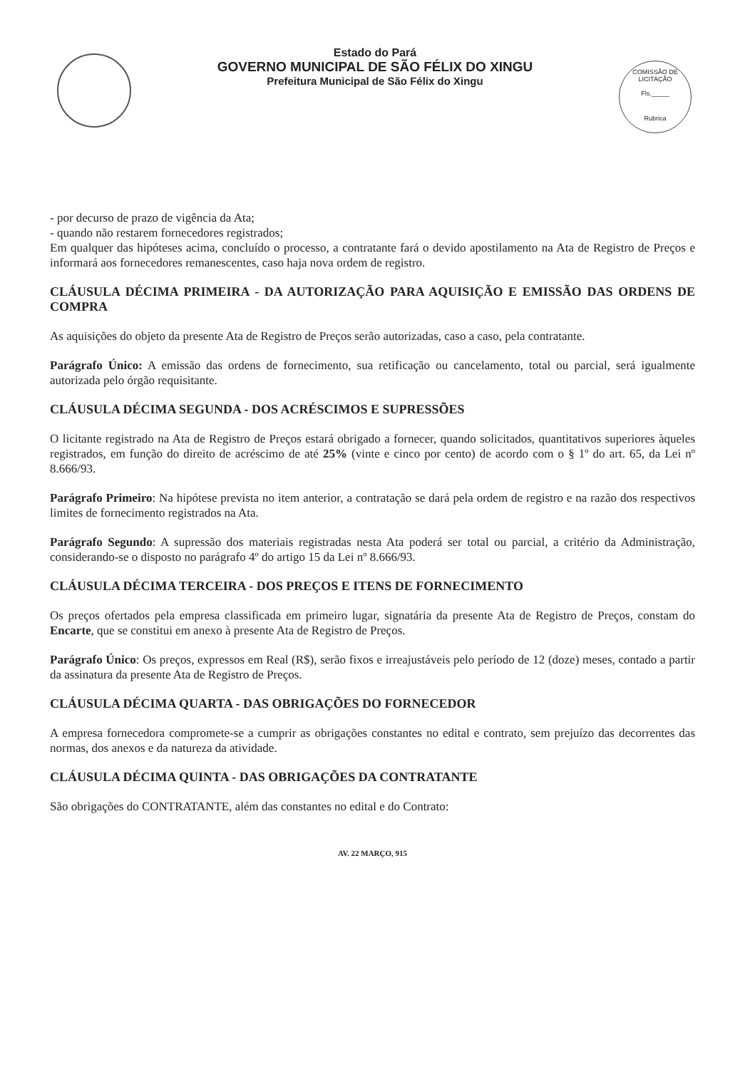Estado do Pará
GOVERNO MUNICIPAL DE SÃO FÉLIX DO XINGU
Prefeitura Municipal de São Félix do Xingu
COMISSÃO DE LICITAÇÃO
Fls._____
Rubrica
- por decurso de prazo de vigência da Ata;
- quando não restarem fornecedores registrados;
Em qualquer das hipóteses acima, concluído o processo, a contratante fará o devido apostilamento na Ata de Registro de Preços e informará aos fornecedores remanescentes, caso haja nova ordem de registro.
CLÁUSULA DÉCIMA PRIMEIRA - DA AUTORIZAÇÃO PARA AQUISIÇÃO E EMISSÃO DAS ORDENS DE COMPRA
As aquisições do objeto da presente Ata de Registro de Preços serão autorizadas, caso a caso, pela contratante.
Parágrafo Único: A emissão das ordens de fornecimento, sua retificação ou cancelamento, total ou parcial, será igualmente autorizada pelo órgão requisitante.
CLÁUSULA DÉCIMA SEGUNDA - DOS ACRÉSCIMOS E SUPRESSÕES
O licitante registrado na Ata de Registro de Preços estará obrigado a fornecer, quando solicitados, quantitativos superiores àqueles registrados, em função do direito de acréscimo de até 25% (vinte e cinco por cento) de acordo com o § 1º do art. 65, da Lei nº 8.666/93.
Parágrafo Primeiro: Na hipótese prevista no item anterior, a contratação se dará pela ordem de registro e na razão dos respectivos limites de fornecimento registrados na Ata.
Parágrafo Segundo: A supressão dos materiais registradas nesta Ata poderá ser total ou parcial, a critério da Administração, considerando-se o disposto no parágrafo 4º do artigo 15 da Lei nº 8.666/93.
CLÁUSULA DÉCIMA TERCEIRA - DOS PREÇOS E ITENS DE FORNECIMENTO
Os preços ofertados pela empresa classificada em primeiro lugar, signatária da presente Ata de Registro de Preços, constam do Encarte, que se constitui em anexo à presente Ata de Registro de Preços.
Parágrafo Único: Os preços, expressos em Real (R$), serão fixos e irreajustáveis pelo período de 12 (doze) meses, contado a partir da assinatura da presente Ata de Registro de Preços.
CLÁUSULA DÉCIMA QUARTA - DAS OBRIGAÇÕES DO FORNECEDOR
A empresa fornecedora compromete-se a cumprir as obrigações constantes no edital e contrato, sem prejuízo das decorrentes das normas, dos anexos e da natureza da atividade.
CLÁUSULA DÉCIMA QUINTA - DAS OBRIGAÇÕES DA CONTRATANTE
São obrigações do CONTRATANTE, além das constantes no edital e do Contrato:
AV. 22 MARÇO, 915